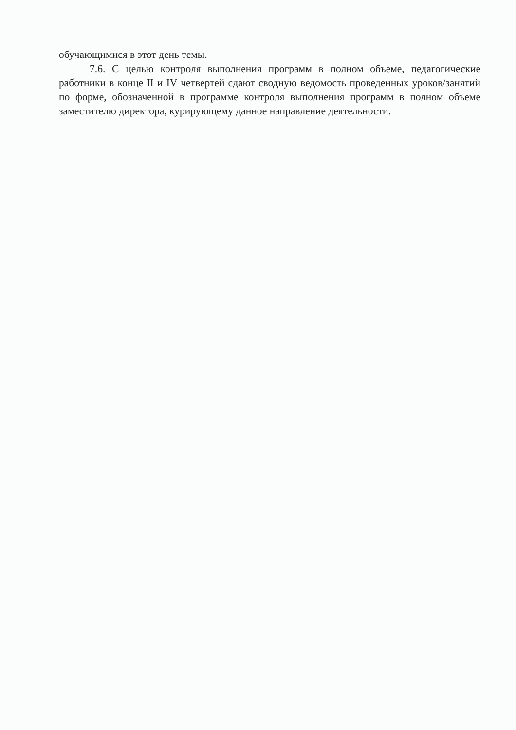обучающимися в этот день темы.
7.6. С целью контроля выполнения программ в полном объеме, педагогические работники в конце II и IV четвертей сдают сводную ведомость проведенных уроков/занятий по форме, обозначенной в программе контроля выполнения программ в полном объеме заместителю директора, курирующему данное направление деятельности.